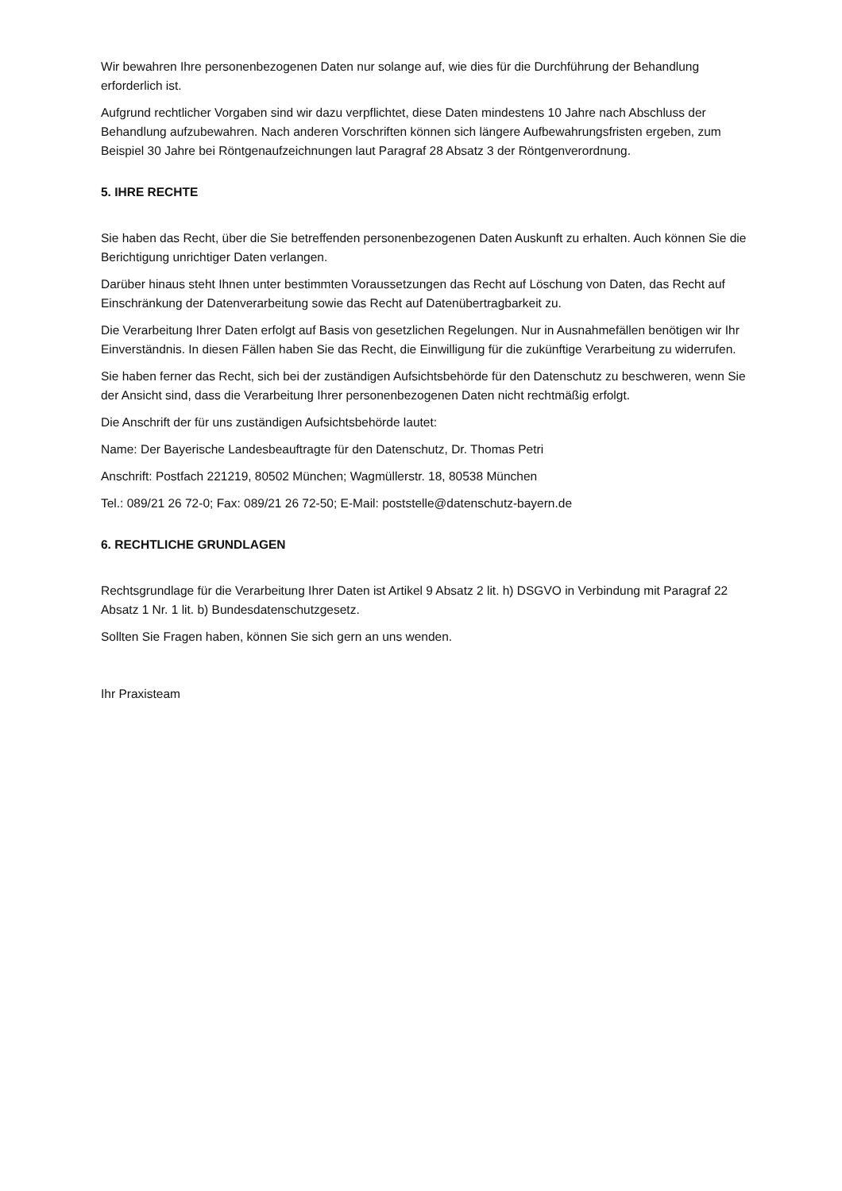Wir bewahren Ihre personenbezogenen Daten nur solange auf, wie dies für die Durchführung der Behandlung erforderlich ist.
Aufgrund rechtlicher Vorgaben sind wir dazu verpflichtet, diese Daten mindestens 10 Jahre nach Abschluss der Behandlung aufzubewahren. Nach anderen Vorschriften können sich längere Aufbewahrungsfristen ergeben, zum Beispiel 30 Jahre bei Röntgenaufzeichnungen laut Paragraf 28 Absatz 3 der Röntgenverordnung.
5. IHRE RECHTE
Sie haben das Recht, über die Sie betreffenden personenbezogenen Daten Auskunft zu erhalten. Auch können Sie die Berichtigung unrichtiger Daten verlangen.
Darüber hinaus steht Ihnen unter bestimmten Voraussetzungen das Recht auf Löschung von Daten, das Recht auf Einschränkung der Datenverarbeitung sowie das Recht auf Datenübertragbarkeit zu.
Die Verarbeitung Ihrer Daten erfolgt auf Basis von gesetzlichen Regelungen. Nur in Ausnahmefällen benötigen wir Ihr Einverständnis. In diesen Fällen haben Sie das Recht, die Einwilligung für die zukünftige Verarbeitung zu widerrufen.
Sie haben ferner das Recht, sich bei der zuständigen Aufsichtsbehörde für den Datenschutz zu beschweren, wenn Sie der Ansicht sind, dass die Verarbeitung Ihrer personenbezogenen Daten nicht rechtmäßig erfolgt.
Die Anschrift der für uns zuständigen Aufsichtsbehörde lautet:
Name: Der Bayerische Landesbeauftragte für den Datenschutz, Dr. Thomas Petri
Anschrift: Postfach 221219, 80502 München; Wagmüllerstr. 18, 80538 München
Tel.: 089/21 26 72-0; Fax: 089/21 26 72-50; E-Mail: poststelle@datenschutz-bayern.de
6. RECHTLICHE GRUNDLAGEN
Rechtsgrundlage für die Verarbeitung Ihrer Daten ist Artikel 9 Absatz 2 lit. h) DSGVO in Verbindung mit Paragraf 22 Absatz 1 Nr. 1 lit. b) Bundesdatenschutzgesetz.
Sollten Sie Fragen haben, können Sie sich gern an uns wenden.
Ihr Praxisteam